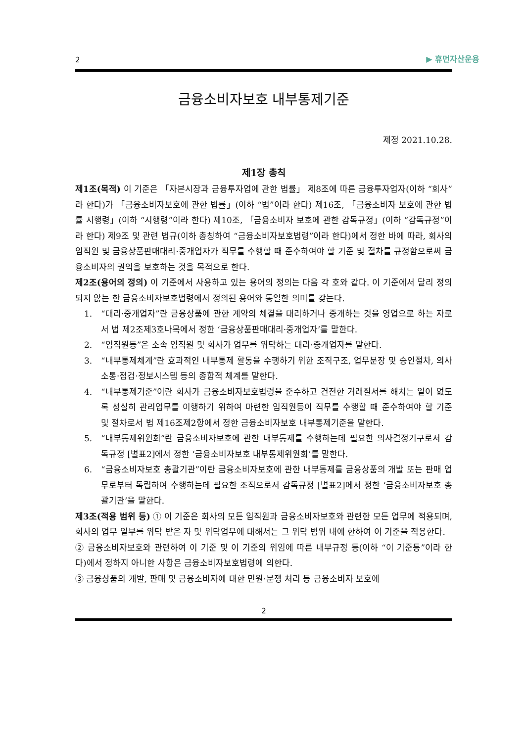2 ▶ 휴먼자산운용
금융소비자보호 내부통제기준
제정 2021.10.28.
제1장 총칙
제1조(목적) 이 기준은 「자본시장과 금융투자업에 관한 법률」 제8조에 따른 금융투자업자(이하 “회사”라 한다)가 「금융소비자보호에 관한 법률」(이하 “법”이라 한다) 제16조, 「금융소비자 보호에 관한 법률 시행령」(이하 “시행령”이라 한다) 제10조, 「금융소비자 보호에 관한 감독규정」(이하 “감독규정”이라 한다) 제9조 및 관련 법규(이하 총칭하여 “금융소비자보호법령”이라 한다)에서 정한 바에 따라, 회사의 임직원 및 금융상품판매대리·중개업자가 직무를 수행할 때 준수하여야 할 기준 및 절차를 규정함으로써 금융소비자의 권익을 보호하는 것을 목적으로 한다.
제2조(용어의 정의) 이 기준에서 사용하고 있는 용어의 정의는 다음 각 호와 같다. 이 기준에서 달리 정의되지 않는 한 금융소비자보호법령에서 정의된 용어와 동일한 의미를 갖는다.
1. “대리·중개업자”란 금융상품에 관한 계약의 체결을 대리하거나 중개하는 것을 영업으로 하는 자로서 법 제2조제3호나목에서 정한 ‘금융상품판매대리·중개업자’를 말한다.
2. “임직원등”은 소속 임직원 및 회사가 업무를 위탁하는 대리·중개업자를 말한다.
3. “내부통제체계”란 효과적인 내부통제 활동을 수행하기 위한 조직구조, 업무분장 및 승인절차, 의사소통·점검·정보시스템 등의 종합적 체계를 말한다.
4. “내부통제기준”이란 회사가 금융소비자보호법령을 준수하고 건전한 거래질서를 해치는 일이 없도록 성실히 관리업무를 이행하기 위하여 마련한 임직원등이 직무를 수행할 때 준수하여야 할 기준 및 절차로서 법 제16조제2항에서 정한 금융소비자보호 내부통제기준을 말한다.
5. “내부통제위원회”란 금융소비자보호에 관한 내부통제를 수행하는데 필요한 의사결정기구로서 감독규정 [별표2]에서 정한 ‘금융소비자보호 내부통제위원회’를 말한다.
6. “금융소비자보호 총괄기관”이란 금융소비자보호에 관한 내부통제를 금융상품의 개발 또는 판매 업무로부터 독립하여 수행하는데 필요한 조직으로서 감독규정 [별표2]에서 정한 ‘금융소비자보호 총괄기관’을 말한다.
제3조(적용 범위 등) ① 이 기준은 회사의 모든 임직원과 금융소비자보호와 관련한 모든 업무에 적용되며, 회사의 업무 일부를 위탁 받은 자 및 위탁업무에 대해서는 그 위탁 범위 내에 한하여 이 기준을 적용한다.
② 금융소비자보호와 관련하여 이 기준 및 이 기준의 위임에 따른 내부규정 등(이하 “이 기준등”이라 한다)에서 정하지 아니한 사항은 금융소비자보호법령에 의한다.
③ 금융상품의 개발, 판매 및 금융소비자에 대한 민원·분쟁 처리 등 금융소비자 보호에
2